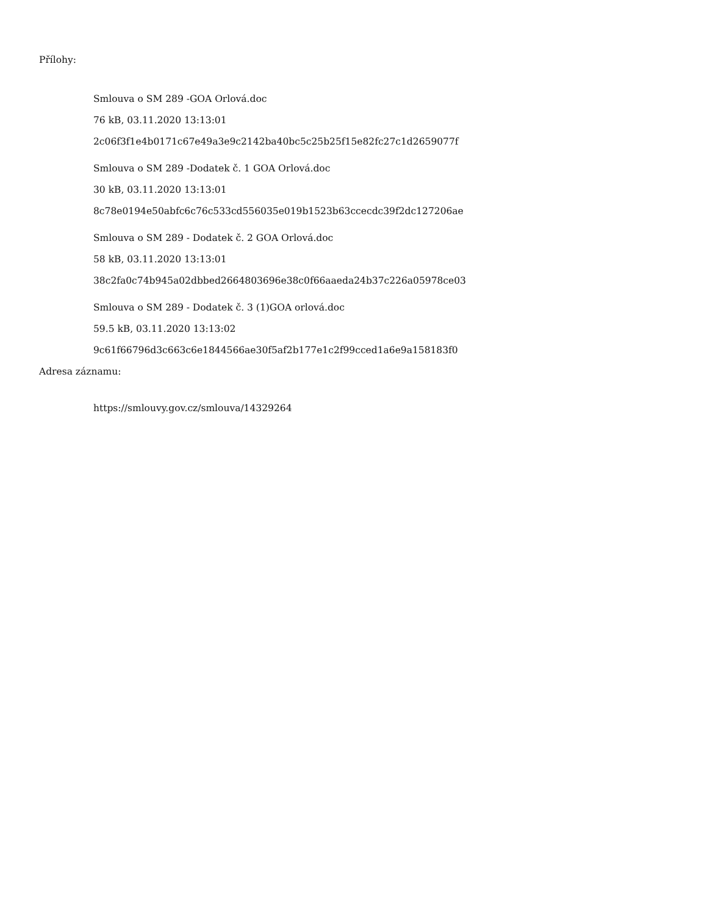Přílohy:
Smlouva o SM 289 -GOA Orlová.doc
76 kB, 03.11.2020 13:13:01
2c06f3f1e4b0171c67e49a3e9c2142ba40bc5c25b25f15e82fc27c1d2659077f
Smlouva o SM 289 -Dodatek č. 1 GOA Orlová.doc
30 kB, 03.11.2020 13:13:01
8c78e0194e50abfc6c76c533cd556035e019b1523b63ccecdc39f2dc127206ae
Smlouva o SM 289 - Dodatek č. 2 GOA Orlová.doc
58 kB, 03.11.2020 13:13:01
38c2fa0c74b945a02dbbed2664803696e38c0f66aaeda24b37c226a05978ce03
Smlouva o SM 289 - Dodatek č. 3 (1)GOA orlová.doc
59.5 kB, 03.11.2020 13:13:02
9c61f66796d3c663c6e1844566ae30f5af2b177e1c2f99cced1a6e9a158183f0
Adresa záznamu:
https://smlouvy.gov.cz/smlouva/14329264